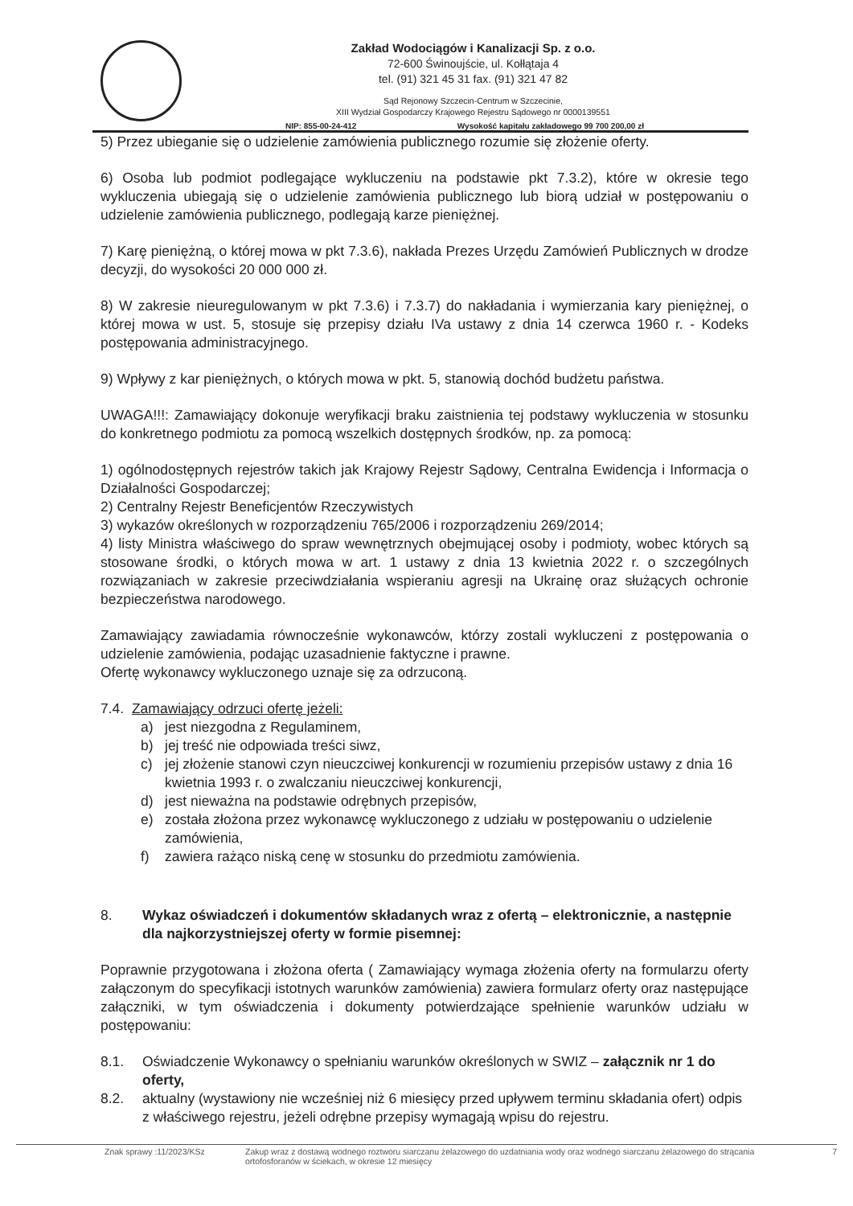Zakład Wodociągów i Kanalizacji Sp. z o.o.
72-600 Świnoujście, ul. Kołłątaja 4
tel. (91) 321 45 31 fax. (91) 321 47 82
Sąd Rejonowy Szczecin-Centrum w Szczecinie,
XIII Wydział Gospodarczy Krajowego Rejestru Sądowego nr 0000139551
NIP: 855-00-24-412 Wysokość kapitału zakładowego 99 700 200,00 zł
5) Przez ubieganie się o udzielenie zamówienia publicznego rozumie się złożenie oferty.
6) Osoba lub podmiot podlegające wykluczeniu na podstawie pkt 7.3.2), które w okresie tego wykluczenia ubiegają się o udzielenie zamówienia publicznego lub biorą udział w postępowaniu o udzielenie zamówienia publicznego, podlegają karze pieniężnej.
7) Karę pieniężną, o której mowa w pkt 7.3.6), nakłada Prezes Urzędu Zamówień Publicznych w drodze decyzji, do wysokości 20 000 000 zł.
8) W zakresie nieuregulowanym w pkt 7.3.6) i 7.3.7) do nakładania i wymierzania kary pieniężnej, o której mowa w ust. 5, stosuje się przepisy działu IVa ustawy z dnia 14 czerwca 1960 r. - Kodeks postępowania administracyjnego.
9) Wpływy z kar pieniężnych, o których mowa w pkt. 5, stanowią dochód budżetu państwa.
UWAGA!!!: Zamawiający dokonuje weryfikacji braku zaistnienia tej podstawy wykluczenia w stosunku do konkretnego podmiotu za pomocą wszelkich dostępnych środków, np. za pomocą:
1) ogólnodostępnych rejestrów takich jak Krajowy Rejestr Sądowy, Centralna Ewidencja i Informacja o Działalności Gospodarczej;
2) Centralny Rejestr Beneficjentów Rzeczywistych
3) wykazów określonych w rozporządzeniu 765/2006 i rozporządzeniu 269/2014;
4) listy Ministra właściwego do spraw wewnętrznych obejmującej osoby i podmioty, wobec których są stosowane środki, o których mowa w art. 1 ustawy z dnia 13 kwietnia 2022 r. o szczególnych rozwiązaniach w zakresie przeciwdziałania wspieraniu agresji na Ukrainę oraz służących ochronie bezpieczeństwa narodowego.
Zamawiający zawiadamia równocześnie wykonawców, którzy zostali wykluczeni z postępowania o udzielenie zamówienia, podając uzasadnienie faktyczne i prawne.
Ofertę wykonawcy wykluczonego uznaje się za odrzuconą.
7.4. Zamawiający odrzuci ofertę jeżeli:
a) jest niezgodna z Regulaminem,
b) jej treść nie odpowiada treści siwz,
c) jej złożenie stanowi czyn nieuczciwej konkurencji w rozumieniu przepisów ustawy z dnia 16 kwietnia 1993 r. o zwalczaniu nieuczciwej konkurencji,
d) jest nieważna na podstawie odrębnych przepisów,
e) została złożona przez wykonawcę wykluczonego z udziału w postępowaniu o udzielenie zamówienia,
f) zawiera rażąco niską cenę w stosunku do przedmiotu zamówienia.
8. Wykaz oświadczeń i dokumentów składanych wraz z ofertą – elektronicznie, a następnie dla najkorzystniejszej oferty w formie pisemnej:
Poprawnie przygotowana i złożona oferta ( Zamawiający wymaga złożenia oferty na formularzu oferty załączonym do specyfikacji istotnych warunków zamówienia) zawiera formularz oferty oraz następujące załączniki, w tym oświadczenia i dokumenty potwierdzające spełnienie warunków udziału w postępowaniu:
8.1. Oświadczenie Wykonawcy o spełnianiu warunków określonych w SWIZ – załącznik nr 1 do oferty,
8.2. aktualny (wystawiony nie wcześniej niż 6 miesięcy przed upływem terminu składania ofert) odpis z właściwego rejestru, jeżeli odrębne przepisy wymagają wpisu do rejestru.
Znak sprawy :11/2023/KSz Zakup wraz z dostawą wodnego roztworu siarczanu żelazowego do uzdatniania wody oraz wodnego siarczanu żelazowego do strącania ortofosforanów w ściekach, w okresie 12 miesięcy 7